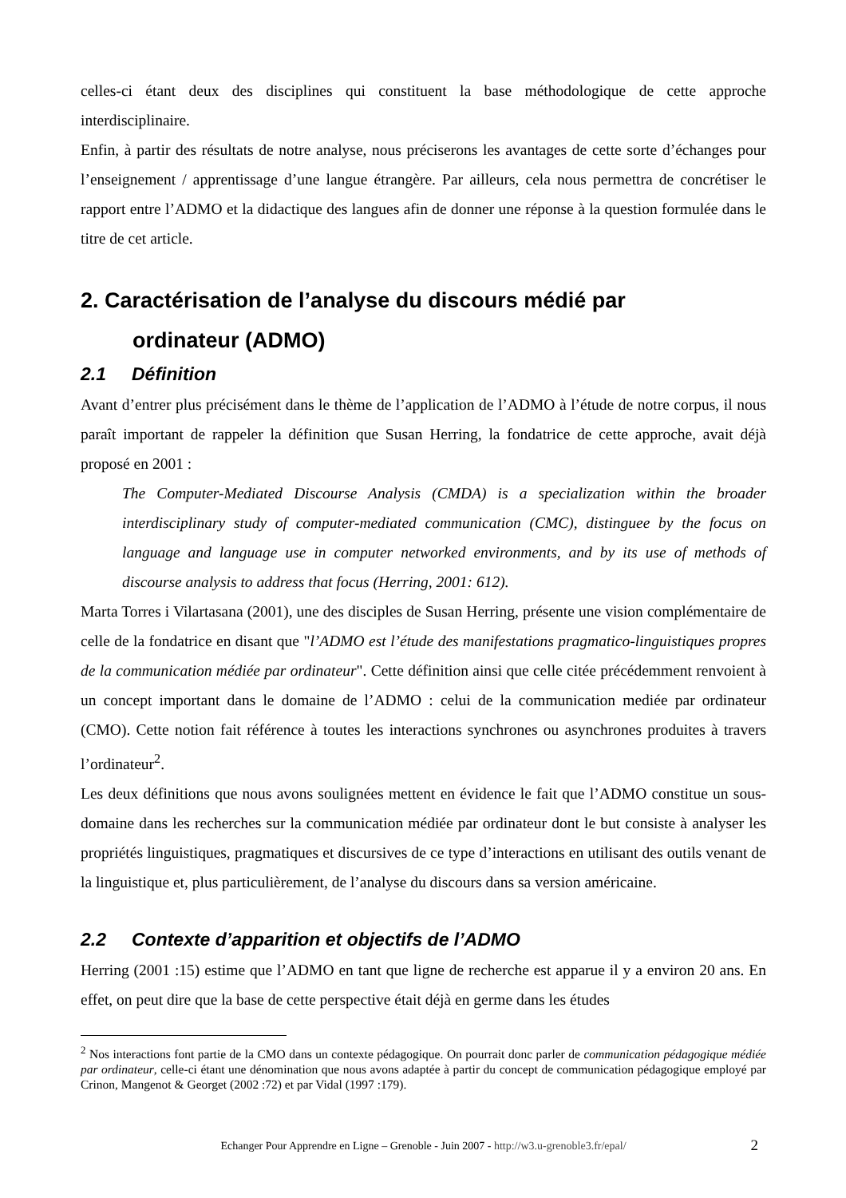celles-ci étant deux des disciplines qui constituent la base méthodologique de cette approche interdisciplinaire.
Enfin, à partir des résultats de notre analyse, nous préciserons les avantages de cette sorte d’échanges pour l’enseignement / apprentissage d’une langue étrangère. Par ailleurs, cela nous permettra de concrétiser le rapport entre l’ADMO et la didactique des langues afin de donner une réponse à la question formulée dans le titre de cet article.
2. Caractérisation de l’analyse du discours médié par
ordinateur (ADMO)
2.1 Définition
Avant d’entrer plus précisément dans le thème de l’application de l’ADMO à l’étude de notre corpus, il nous paraît important de rappeler la définition que Susan Herring, la fondatrice de cette approche, avait déjà proposé en 2001 :
The Computer-Mediated Discourse Analysis (CMDA) is a specialization within the broader interdisciplinary study of computer-mediated communication (CMC), distinguee by the focus on language and language use in computer networked environments, and by its use of methods of discourse analysis to address that focus (Herring, 2001: 612).
Marta Torres i Vilartasana (2001), une des disciples de Susan Herring, présente une vision complémentaire de celle de la fondatrice en disant que "l’ADMO est l’étude des manifestations pragmatico-linguistiques propres de la communication médiée par ordinateur". Cette définition ainsi que celle citée précédemment renvoient à un concept important dans le domaine de l’ADMO : celui de la communication mediée par ordinateur (CMO). Cette notion fait référence à toutes les interactions synchrones ou asynchrones produites à travers l’ordinateur<sup>2</sup>.
Les deux définitions que nous avons soulignées mettent en évidence le fait que l’ADMO constitue un sous-domaine dans les recherches sur la communication médiée par ordinateur dont le but consiste à analyser les propriétés linguistiques, pragmatiques et discursives de ce type d’interactions en utilisant des outils venant de la linguistique et, plus particulièrement, de l’analyse du discours dans sa version américaine.
2.2 Contexte d’apparition et objectifs de l’ADMO
Herring (2001 :15) estime que l’ADMO en tant que ligne de recherche est apparue il y a environ 20 ans. En effet, on peut dire que la base de cette perspective était déjà en germe dans les études
<sup>2</sup> Nos interactions font partie de la CMO dans un contexte pédagogique. On pourrait donc parler de communication pédagogique médiée par ordinateur, celle-ci étant une dénomination que nous avons adaptée à partir du concept de communication pédagogique employé par Crinon, Mangenot & Georget (2002 :72) et par Vidal (1997 :179).
Echanger Pour Apprendre en Ligne – Grenoble - Juin 2007 - http://w3.u-grenoble3.fr/epal/ 2